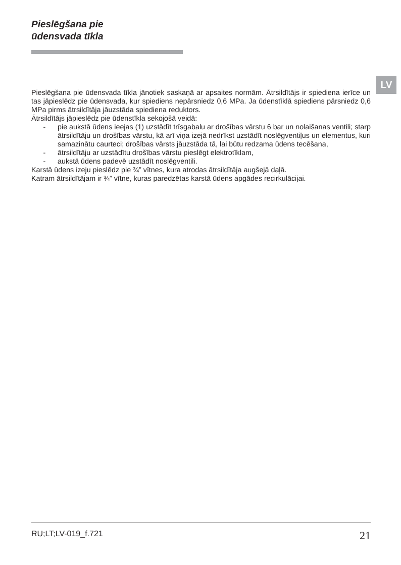Pieslēgšana pie
ūdensvada tīkla
LV
Pieslēgšana pie ūdensvada tīkla jānotiek saskaņā ar apsaites normām. Ātrsildītājs ir spiediena ierīce un tas jāpieslēdz pie ūdensvada, kur spiediens nepārsniedz 0,6 MPa. Ja ūdenstīklā spiediens pārsniedz 0,6 MPa pirms ātrsildītāja jāuzstāda spiediena reduktors.
Ātrsildītājs jāpieslēdz pie ūdenstīkla sekojošā veidā:
- pie aukstā ūdens ieejas (1) uzstādīt trīsgabalu ar drošības vārstu 6 bar un nolaišanas ventili; starp ātrsildītāju un drošības vārstu, kā arī viņa izejā nedrīkst uzstādīt noslēgventiļus un elementus, kuri samazinātu caurteci; drošības vārsts jāuzstāda tā, lai būtu redzama ūdens tecēšana,
- ātrsildītāju ar uzstādītu drošības vārstu pieslēgt elektrotīklam,
- aukstā ūdens padevē uzstādīt noslēgventili.
Karstā ūdens izeju pieslēdz pie ¾” vītnes, kura atrodas ātrsildītāja augšejā daļā.
Katram ātrsildītājam ir ¾” vītne, kuras paredzētas karstā ūdens apgādes recirkulācijai.
RU;LT;LV-019_f.721 21